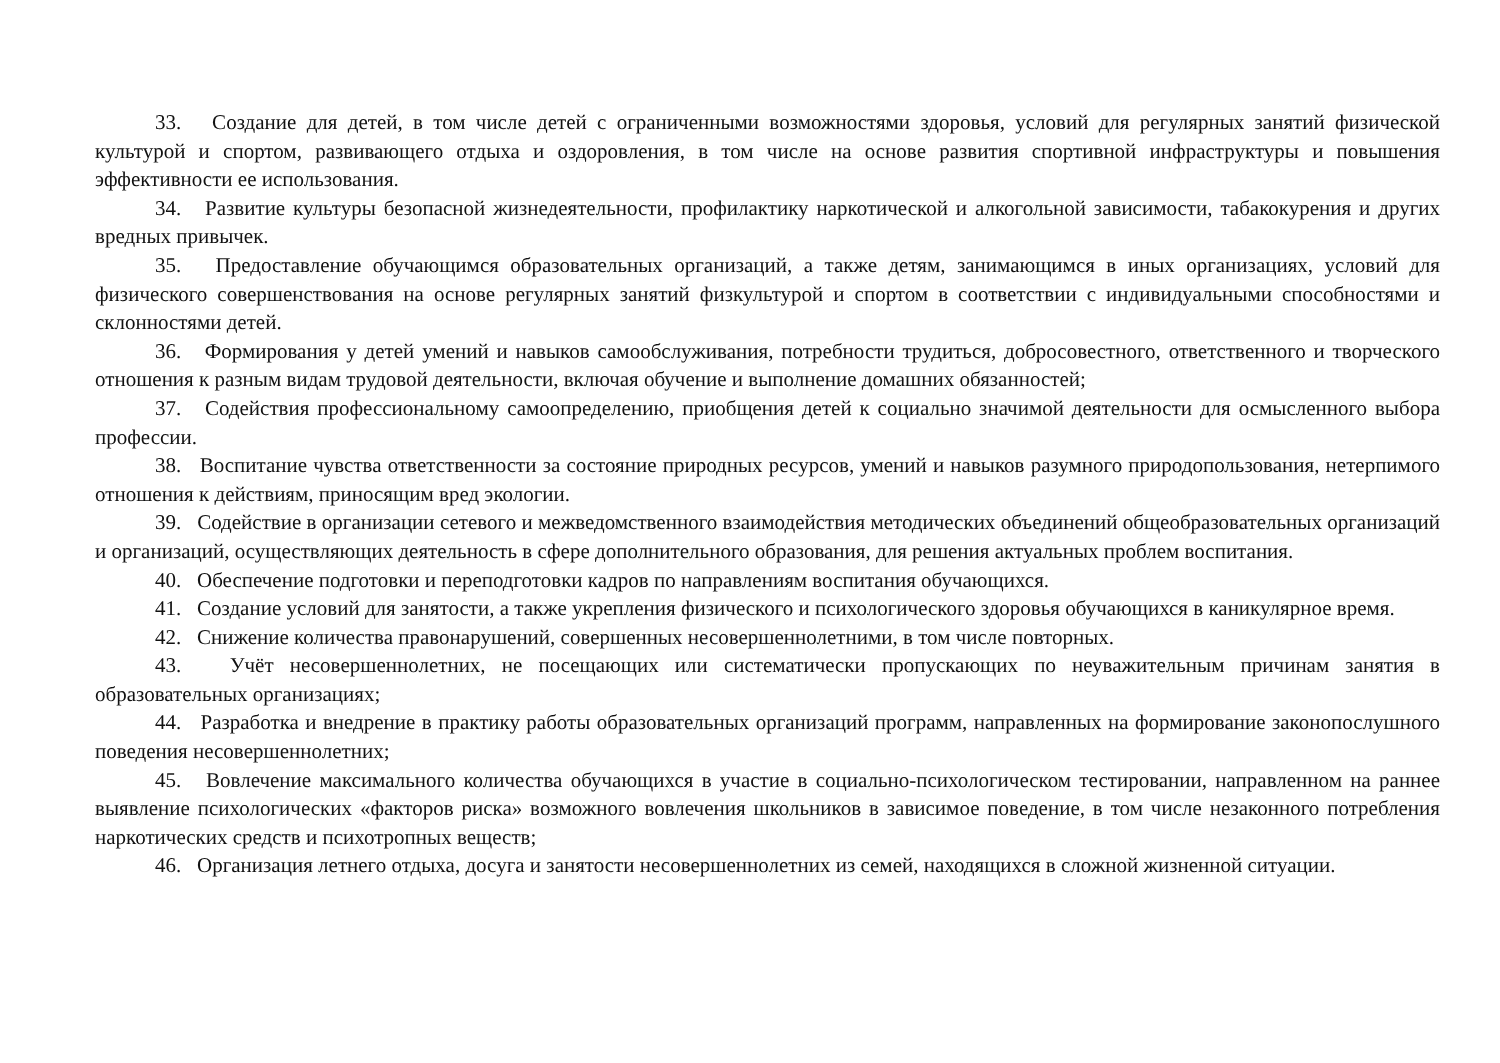33. Создание для детей, в том числе детей с ограниченными возможностями здоровья, условий для регулярных занятий физической культурой и спортом, развивающего отдыха и оздоровления, в том числе на основе развития спортивной инфраструктуры и повышения эффективности ее использования.
34. Развитие культуры безопасной жизнедеятельности, профилактику наркотической и алкогольной зависимости, табакокурения и других вредных привычек.
35. Предоставление обучающимся образовательных организаций, а также детям, занимающимся в иных организациях, условий для физического совершенствования на основе регулярных занятий физкультурой и спортом в соответствии с индивидуальными способностями и склонностями детей.
36. Формирования у детей умений и навыков самообслуживания, потребности трудиться, добросовестного, ответственного и творческого отношения к разным видам трудовой деятельности, включая обучение и выполнение домашних обязанностей;
37. Содействия профессиональному самоопределению, приобщения детей к социально значимой деятельности для осмысленного выбора профессии.
38. Воспитание чувства ответственности за состояние природных ресурсов, умений и навыков разумного природопользования, нетерпимого отношения к действиям, приносящим вред экологии.
39. Содействие в организации сетевого и межведомственного взаимодействия методических объединений общеобразовательных организаций и организаций, осуществляющих деятельность в сфере дополнительного образования, для решения актуальных проблем воспитания.
40. Обеспечение подготовки и переподготовки кадров по направлениям воспитания обучающихся.
41. Создание условий для занятости, а также укрепления физического и психологического здоровья обучающихся в каникулярное время.
42. Снижение количества правонарушений, совершенных несовершеннолетними, в том числе повторных.
43. Учёт несовершеннолетних, не посещающих или систематически пропускающих по неуважительным причинам занятия в образовательных организациях;
44. Разработка и внедрение в практику работы образовательных организаций программ, направленных на формирование законопослушного поведения несовершеннолетних;
45. Вовлечение максимального количества обучающихся в участие в социально-психологическом тестировании, направленном на раннее выявление психологических «факторов риска» возможного вовлечения школьников в зависимое поведение, в том числе незаконного потребления наркотических средств и психотропных веществ;
46. Организация летнего отдыха, досуга и занятости несовершеннолетних из семей, находящихся в сложной жизненной ситуации.